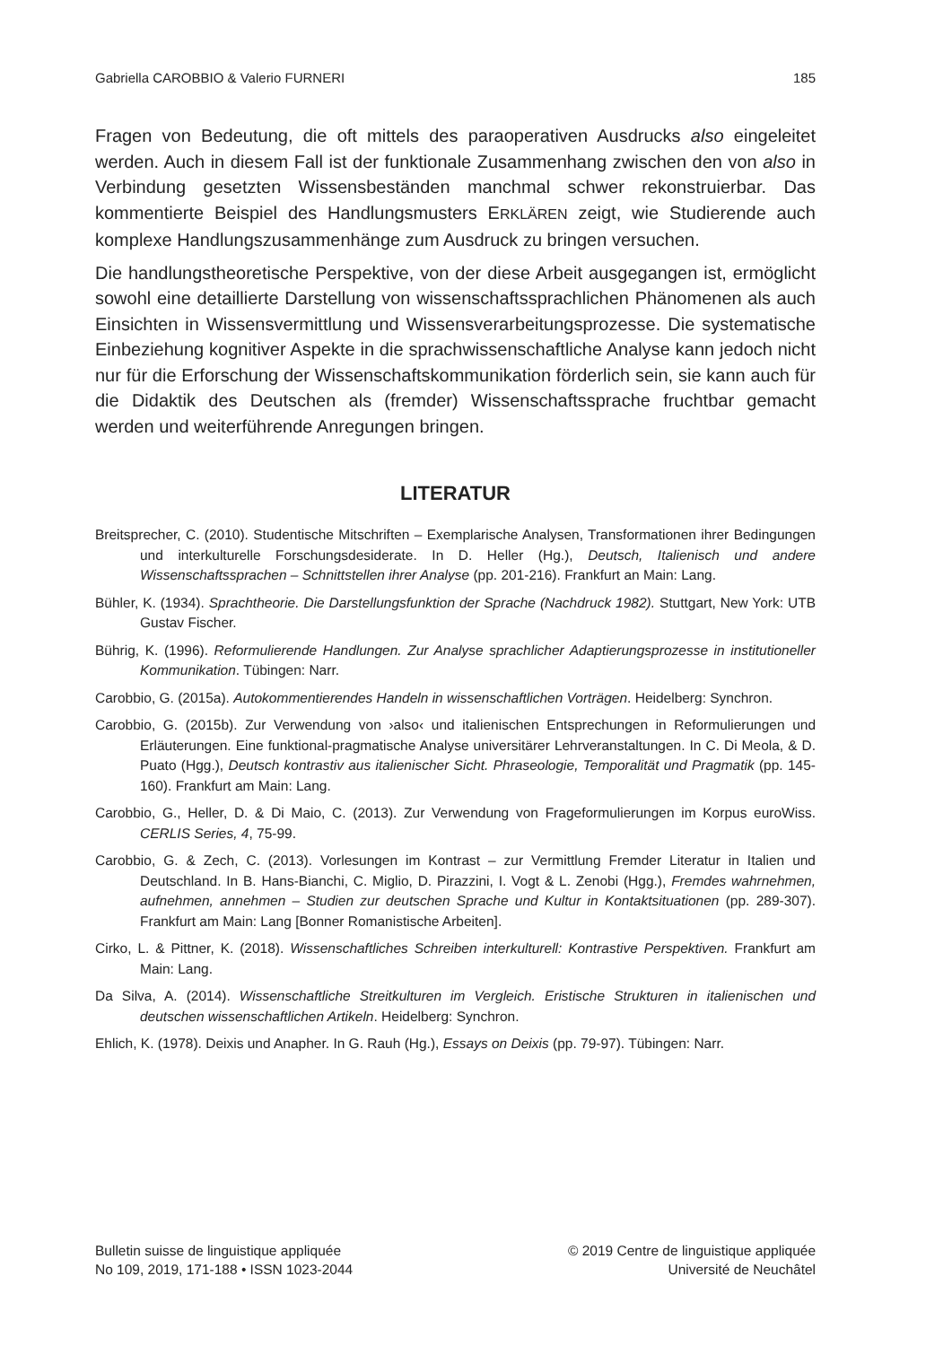Gabriella CAROBBIO & Valerio FURNERI 185
Fragen von Bedeutung, die oft mittels des paraoperativen Ausdrucks also eingeleitet werden. Auch in diesem Fall ist der funktionale Zusammenhang zwischen den von also in Verbindung gesetzten Wissensbeständen manchmal schwer rekonstruierbar. Das kommentierte Beispiel des Handlungsmusters ERKLÄREN zeigt, wie Studierende auch komplexe Handlungszusammenhänge zum Ausdruck zu bringen versuchen.
Die handlungstheoretische Perspektive, von der diese Arbeit ausgegangen ist, ermöglicht sowohl eine detaillierte Darstellung von wissenschaftssprachlichen Phänomenen als auch Einsichten in Wissensvermittlung und Wissensverarbeitungsprozesse. Die systematische Einbeziehung kognitiver Aspekte in die sprachwissenschaftliche Analyse kann jedoch nicht nur für die Erforschung der Wissenschaftskommunikation förderlich sein, sie kann auch für die Didaktik des Deutschen als (fremder) Wissenschaftssprache fruchtbar gemacht werden und weiterführende Anregungen bringen.
LITERATUR
Breitsprecher, C. (2010). Studentische Mitschriften – Exemplarische Analysen, Transformationen ihrer Bedingungen und interkulturelle Forschungsdesiderate. In D. Heller (Hg.), Deutsch, Italienisch und andere Wissenschaftssprachen – Schnittstellen ihrer Analyse (pp. 201-216). Frankfurt an Main: Lang.
Bühler, K. (1934). Sprachtheorie. Die Darstellungsfunktion der Sprache (Nachdruck 1982). Stuttgart, New York: UTB Gustav Fischer.
Bührig, K. (1996). Reformulierende Handlungen. Zur Analyse sprachlicher Adaptierungsprozesse in institutioneller Kommunikation. Tübingen: Narr.
Carobbio, G. (2015a). Autokommentierendes Handeln in wissenschaftlichen Vorträgen. Heidelberg: Synchron.
Carobbio, G. (2015b). Zur Verwendung von ›also‹ und italienischen Entsprechungen in Reformulierungen und Erläuterungen. Eine funktional-pragmatische Analyse universitärer Lehrveranstaltungen. In C. Di Meola, & D. Puato (Hgg.), Deutsch kontrastiv aus italienischer Sicht. Phraseologie, Temporalität und Pragmatik (pp. 145-160). Frankfurt am Main: Lang.
Carobbio, G., Heller, D. & Di Maio, C. (2013). Zur Verwendung von Frageformulierungen im Korpus euroWiss. CERLIS Series, 4, 75-99.
Carobbio, G. & Zech, C. (2013). Vorlesungen im Kontrast – zur Vermittlung Fremder Literatur in Italien und Deutschland. In B. Hans-Bianchi, C. Miglio, D. Pirazzini, I. Vogt & L. Zenobi (Hgg.), Fremdes wahrnehmen, aufnehmen, annehmen – Studien zur deutschen Sprache und Kultur in Kontaktsituationen (pp. 289-307). Frankfurt am Main: Lang [Bonner Romanistische Arbeiten].
Cirko, L. & Pittner, K. (2018). Wissenschaftliches Schreiben interkulturell: Kontrastive Perspektiven. Frankfurt am Main: Lang.
Da Silva, A. (2014). Wissenschaftliche Streitkulturen im Vergleich. Eristische Strukturen in italienischen und deutschen wissenschaftlichen Artikeln. Heidelberg: Synchron.
Ehlich, K. (1978). Deixis und Anapher. In G. Rauh (Hg.), Essays on Deixis (pp. 79-97). Tübingen: Narr.
Bulletin suisse de linguistique appliquée
No 109, 2019, 171-188 • ISSN 1023-2044
© 2019 Centre de linguistique appliquée
Université de Neuchâtel